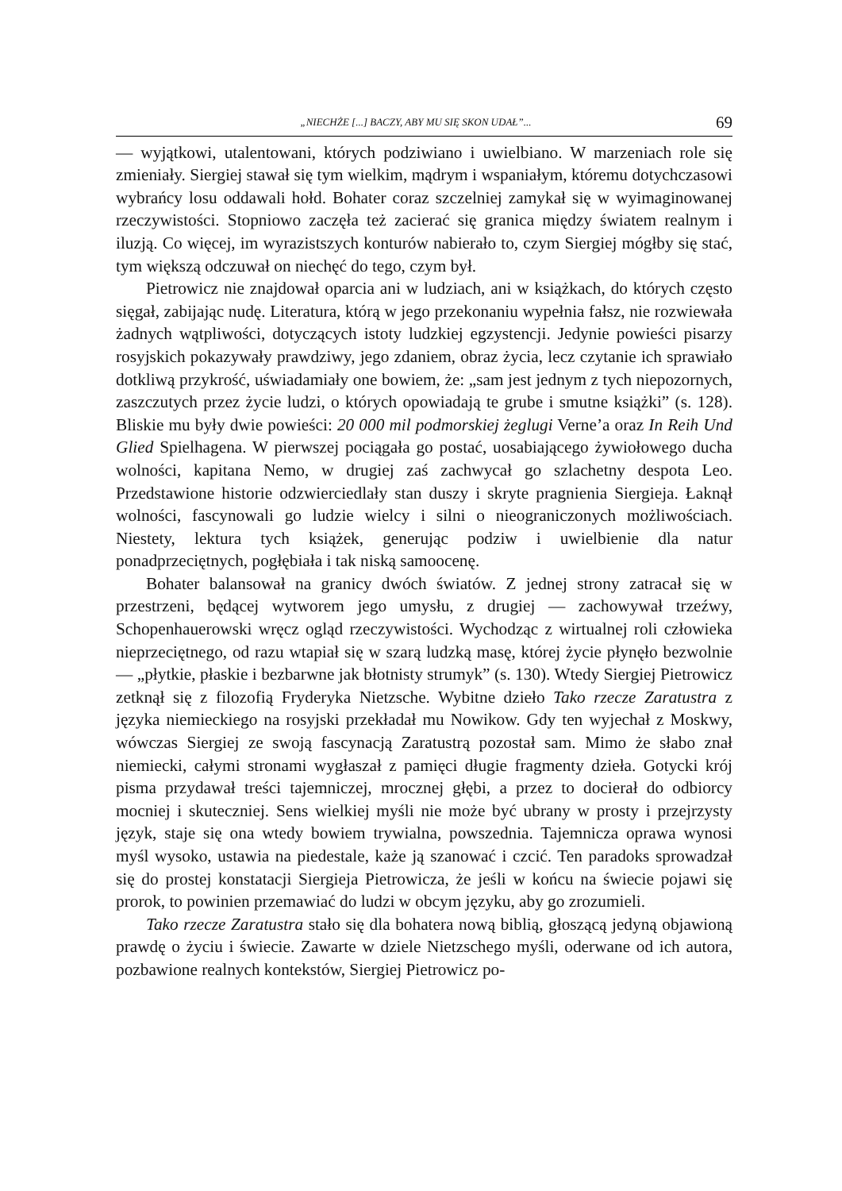„NIECHŻE [...] BACZY, ABY MU SIĘ SKON UDAŁ”... 69
— wyjątkowi, utalentowani, których podziwiano i uwielbiano. W marzeniach role się zmieniały. Siergiej stawał się tym wielkim, mądrym i wspaniałym, któremu dotychczasowi wybrańcy losu oddawali hołd. Bohater coraz szczelniej zamykał się w wyimaginowanej rzeczywistości. Stopniowo zaczęła też zacierać się granica między światem realnym i iluzją. Co więcej, im wyrazistszych konturów nabierało to, czym Siergiej mógłby się stać, tym większą odczuwał on niechęć do tego, czym był.
Pietrowicz nie znajdował oparcia ani w ludziach, ani w książkach, do których często sięgał, zabijając nudę. Literatura, którą w jego przekonaniu wypełnia fałsz, nie rozwiewała żadnych wątpliwości, dotyczących istoty ludzkiej egzystencji. Jedynie powieści pisarzy rosyjskich pokazywały prawdziwy, jego zdaniem, obraz życia, lecz czytanie ich sprawiało dotkliwą przykrość, uświadamiały one bowiem, że: „sam jest jednym z tych niepozornych, zaszczutych przez życie ludzi, o których opowiadają te grube i smutne książki” (s. 128). Bliskie mu były dwie powieści: 20 000 mil podmorskiej żeglugi Verne’a oraz In Reih Und Glied Spielhagena. W pierwszej pociągała go postać, uosabiającego żywiołowego ducha wolności, kapitana Nemo, w drugiej zaś zachwycał go szlachetny despota Leo. Przedstawione historie odzwierciedlały stan duszy i skryte pragnienia Siergieja. Łaknął wolności, fascynowali go ludzie wielcy i silni o nieograniczonych możliwościach. Niestety, lektura tych książek, generując podziw i uwielbienie dla natur ponadprzeciętnych, pogłębiała i tak niską samoocenę.
Bohater balansował na granicy dwóch światów. Z jednej strony zatracał się w przestrzeni, będącej wytworem jego umysłu, z drugiej — zachowywał trzeźwy, Schopenhauerowski wręcz ogląd rzeczywistości. Wychodząc z wirtualnej roli człowieka nieprzeciętnego, od razu wtapiał się w szarą ludzką masę, której życie płynęło bezwolnie — „płytkie, płaskie i bezbarwne jak błotnisty strumyk” (s. 130). Wtedy Siergiej Pietrowicz zetknął się z filozofią Fryderyka Nietzsche. Wybitne dzieło Tako rzecze Zaratustra z języka niemieckiego na rosyjski przekładał mu Nowikow. Gdy ten wyjechał z Moskwy, wówczas Siergiej ze swoją fascynacją Zaratustrą pozostał sam. Mimo że słabo znał niemiecki, całymi stronami wygłaszał z pamięci długie fragmenty dzieła. Gotycki krój pisma przydawał treści tajemniczej, mrocznej głębi, a przez to docierał do odbiorcy mocniej i skuteczniej. Sens wielkiej myśli nie może być ubrany w prosty i przejrzysty język, staje się ona wtedy bowiem trywialna, powszednia. Tajemnicza oprawa wynosi myśl wysoko, ustawia na piedestale, każe ją szanować i czcić. Ten paradoks sprowadzał się do prostej konstatacji Siergieja Pietrowicza, że jeśli w końcu na świecie pojawi się prorok, to powinien przemawiać do ludzi w obcym języku, aby go zrozumieli.
Tako rzecze Zaratustra stało się dla bohatera nową biblią, głoszącą jedyną objawioną prawdę o życiu i świecie. Zawarte w dziele Nietzschego myśli, oderwane od ich autora, pozbawione realnych kontekstów, Siergiej Pietrowicz po-